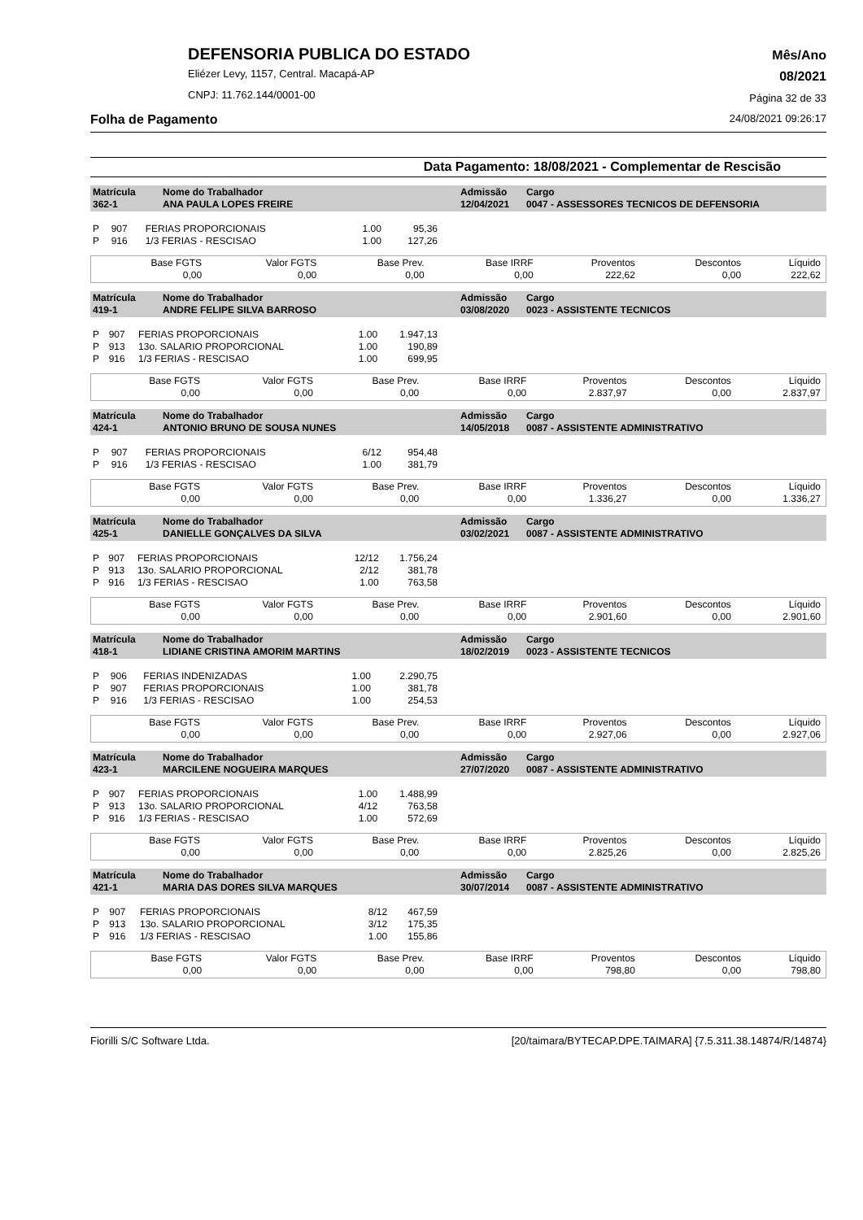DEFENSORIA PUBLICA DO ESTADO
Eliézer Levy, 1157, Central. Macapá-AP
CNPJ: 11.762.144/0001-00
Mês/Ano
08/2021
Página 32 de 33
Folha de Pagamento 24/08/2021 09:26:17
Data Pagamento: 18/08/2021 - Complementar de Rescisão
| Matrícula 362-1 | Nome do Trabalhador ANA PAULA LOPES FREIRE | Admissão 12/04/2021 | Cargo 0047 - ASSESSORES TECNICOS DE DEFENSORIA |
| P | 907 | FERIAS PROPORCIONAIS | 1.00 | 95,36 |
| P | 916 | 1/3 FERIAS - RESCISAO | 1.00 | 127,26 |
| Base FGTS 0,00 | Valor FGTS 0,00 | Base Prev. 0,00 | Base IRRF 0,00 | Proventos 222,62 | Descontos 0,00 | Líquido 222,62 |
| Matrícula 419-1 | Nome do Trabalhador ANDRE FELIPE SILVA BARROSO | Admissão 03/08/2020 | Cargo 0023 - ASSISTENTE TECNICOS |
| P | 907 | FERIAS PROPORCIONAIS | 1.00 | 1.947,13 |
| P | 913 | 13o. SALARIO PROPORCIONAL | 1.00 | 190,89 |
| P | 916 | 1/3 FERIAS - RESCISAO | 1.00 | 699,95 |
| Base FGTS 0,00 | Valor FGTS 0,00 | Base Prev. 0,00 | Base IRRF 0,00 | Proventos 2.837,97 | Descontos 0,00 | Líquido 2.837,97 |
| Matrícula 424-1 | Nome do Trabalhador ANTONIO BRUNO DE SOUSA NUNES | Admissão 14/05/2018 | Cargo 0087 - ASSISTENTE ADMINISTRATIVO |
| P | 907 | FERIAS PROPORCIONAIS | 6/12 | 954,48 |
| P | 916 | 1/3 FERIAS - RESCISAO | 1.00 | 381,79 |
| Base FGTS 0,00 | Valor FGTS 0,00 | Base Prev. 0,00 | Base IRRF 0,00 | Proventos 1.336,27 | Descontos 0,00 | Líquido 1.336,27 |
| Matrícula 425-1 | Nome do Trabalhador DANIELLE GONÇALVES DA SILVA | Admissão 03/02/2021 | Cargo 0087 - ASSISTENTE ADMINISTRATIVO |
| P | 907 | FERIAS PROPORCIONAIS | 12/12 | 1.756,24 |
| P | 913 | 13o. SALARIO PROPORCIONAL | 2/12 | 381,78 |
| P | 916 | 1/3 FERIAS - RESCISAO | 1.00 | 763,58 |
| Base FGTS 0,00 | Valor FGTS 0,00 | Base Prev. 0,00 | Base IRRF 0,00 | Proventos 2.901,60 | Descontos 0,00 | Líquido 2.901,60 |
| Matrícula 418-1 | Nome do Trabalhador LIDIANE CRISTINA AMORIM MARTINS | Admissão 18/02/2019 | Cargo 0023 - ASSISTENTE TECNICOS |
| P | 906 | FERIAS INDENIZADAS | 1.00 | 2.290,75 |
| P | 907 | FERIAS PROPORCIONAIS | 1.00 | 381,78 |
| P | 916 | 1/3 FERIAS - RESCISAO | 1.00 | 254,53 |
| Base FGTS 0,00 | Valor FGTS 0,00 | Base Prev. 0,00 | Base IRRF 0,00 | Proventos 2.927,06 | Descontos 0,00 | Líquido 2.927,06 |
| Matrícula 423-1 | Nome do Trabalhador MARCILENE NOGUEIRA MARQUES | Admissão 27/07/2020 | Cargo 0087 - ASSISTENTE ADMINISTRATIVO |
| P | 907 | FERIAS PROPORCIONAIS | 1.00 | 1.488,99 |
| P | 913 | 13o. SALARIO PROPORCIONAL | 4/12 | 763,58 |
| P | 916 | 1/3 FERIAS - RESCISAO | 1.00 | 572,69 |
| Base FGTS 0,00 | Valor FGTS 0,00 | Base Prev. 0,00 | Base IRRF 0,00 | Proventos 2.825,26 | Descontos 0,00 | Líquido 2.825,26 |
| Matrícula 421-1 | Nome do Trabalhador MARIA DAS DORES SILVA MARQUES | Admissão 30/07/2014 | Cargo 0087 - ASSISTENTE ADMINISTRATIVO |
| P | 907 | FERIAS PROPORCIONAIS | 8/12 | 467,59 |
| P | 913 | 13o. SALARIO PROPORCIONAL | 3/12 | 175,35 |
| P | 916 | 1/3 FERIAS - RESCISAO | 1.00 | 155,86 |
| Base FGTS 0,00 | Valor FGTS 0,00 | Base Prev. 0,00 | Base IRRF 0,00 | Proventos 798,80 | Descontos 0,00 | Líquido 798,80 |
Fiorilli S/C Software Ltda. [20/taimara/BYTECAP.DPE.TAIMARA] {7.5.311.38.14874/R/14874}